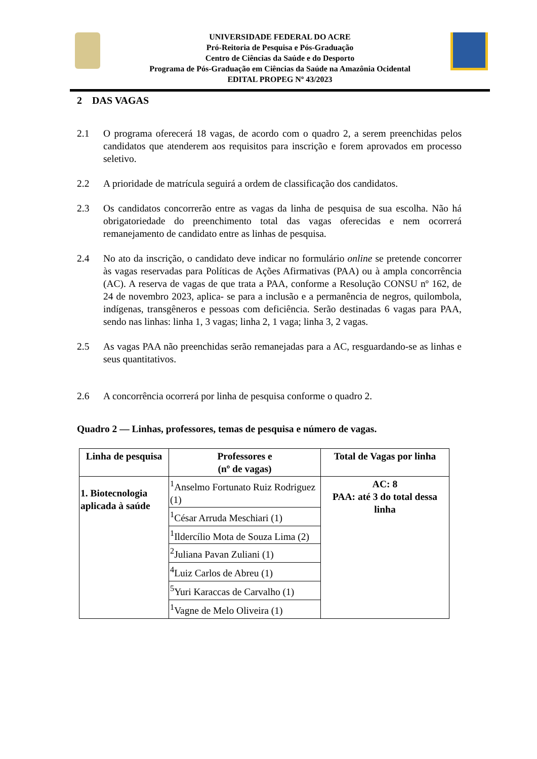UNIVERSIDADE FEDERAL DO ACRE
Pró-Reitoria de Pesquisa e Pós-Graduação
Centro de Ciências da Saúde e do Desporto
Programa de Pós-Graduação em Ciências da Saúde na Amazônia Ocidental
EDITAL PROPEG Nº 43/2023
2 DAS VAGAS
2.1 O programa oferecerá 18 vagas, de acordo com o quadro 2, a serem preenchidas pelos candidatos que atenderem aos requisitos para inscrição e forem aprovados em processo seletivo.
2.2 A prioridade de matrícula seguirá a ordem de classificação dos candidatos.
2.3 Os candidatos concorrerão entre as vagas da linha de pesquisa de sua escolha. Não há obrigatoriedade do preenchimento total das vagas oferecidas e nem ocorrerá remanejamento de candidato entre as linhas de pesquisa.
2.4 No ato da inscrição, o candidato deve indicar no formulário online se pretende concorrer às vagas reservadas para Políticas de Ações Afirmativas (PAA) ou à ampla concorrência (AC). A reserva de vagas de que trata a PAA, conforme a Resolução CONSU nº 162, de 24 de novembro 2023, aplica- se para a inclusão e a permanência de negros, quilombola, indígenas, transgêneros e pessoas com deficiência. Serão destinadas 6 vagas para PAA, sendo nas linhas: linha 1, 3 vagas; linha 2, 1 vaga; linha 3, 2 vagas.
2.5 As vagas PAA não preenchidas serão remanejadas para a AC, resguardando-se as linhas e seus quantitativos.
2.6 A concorrência ocorrerá por linha de pesquisa conforme o quadro 2.
Quadro 2 — Linhas, professores, temas de pesquisa e número de vagas.
| Linha de pesquisa | Professores e (nº de vagas) | Total de Vagas por linha |
| --- | --- | --- |
| 1. Biotecnologia aplicada à saúde | <sup>1</sup> Anselmo Fortunato Ruiz Rodriguez (1) | AC: 8 PAA: até 3 do total dessa linha |
| | <sup>1</sup> César Arruda Meschiari (1) | |
| | <sup>1</sup> Ildercílio Mota de Souza Lima (2) | |
| | <sup>2</sup> Juliana Pavan Zuliani (1) | |
| | <sup>4</sup> Luiz Carlos de Abreu (1) | |
| | <sup>5</sup> Yuri Karaccas de Carvalho (1) | |
| | <sup>1</sup> Vagne de Melo Oliveira (1) | |